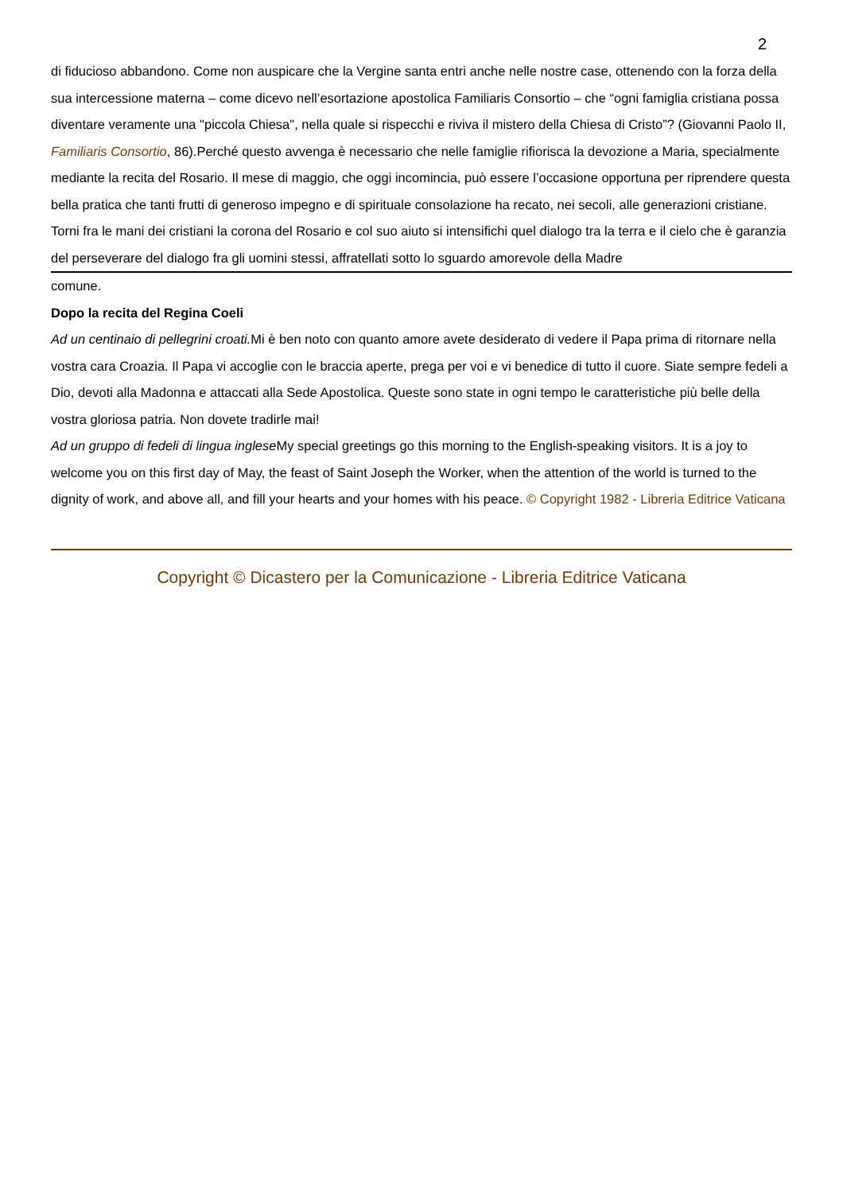2
di fiducioso abbandono. Come non auspicare che la Vergine santa entri anche nelle nostre case, ottenendo con la forza della sua intercessione materna – come dicevo nell’esortazione apostolica Familiaris Consortio – che “ogni famiglia cristiana possa diventare veramente una "piccola Chiesa", nella quale si rispecchi e riviva il mistero della Chiesa di Cristo”? (Giovanni Paolo II, Familiaris Consortio, 86).Perché questo avvenga è necessario che nelle famiglie rifiorisca la devozione a Maria, specialmente mediante la recita del Rosario. Il mese di maggio, che oggi incomincia, può essere l’occasione opportuna per riprendere questa bella pratica che tanti frutti di generoso impegno e di spirituale consolazione ha recato, nei secoli, alle generazioni cristiane. Torni fra le mani dei cristiani la corona del Rosario e col suo aiuto si intensifichi quel dialogo tra la terra e il cielo che è garanzia del perseverare del dialogo fra gli uomini stessi, affratellati sotto lo sguardo amorevole della Madre
comune.
Dopo la recita del Regina Coeli
Ad un centinaio di pellegrini croati. Mi è ben noto con quanto amore avete desiderato di vedere il Papa prima di ritornare nella vostra cara Croazia. Il Papa vi accoglie con le braccia aperte, prega per voi e vi benedice di tutto il cuore. Siate sempre fedeli a Dio, devoti alla Madonna e attaccati alla Sede Apostolica. Queste sono state in ogni tempo le caratteristiche più belle della vostra gloriosa patria. Non dovete tradirle mai!
Ad un gruppo di fedeli di lingua inglese My special greetings go this morning to the English-speaking visitors. It is a joy to welcome you on this first day of May, the feast of Saint Joseph the Worker, when the attention of the world is turned to the dignity of work, and above all, and fill your hearts and your homes with his peace. © Copyright 1982 - Libreria Editrice Vaticana
Copyright © Dicastero per la Comunicazione - Libreria Editrice Vaticana